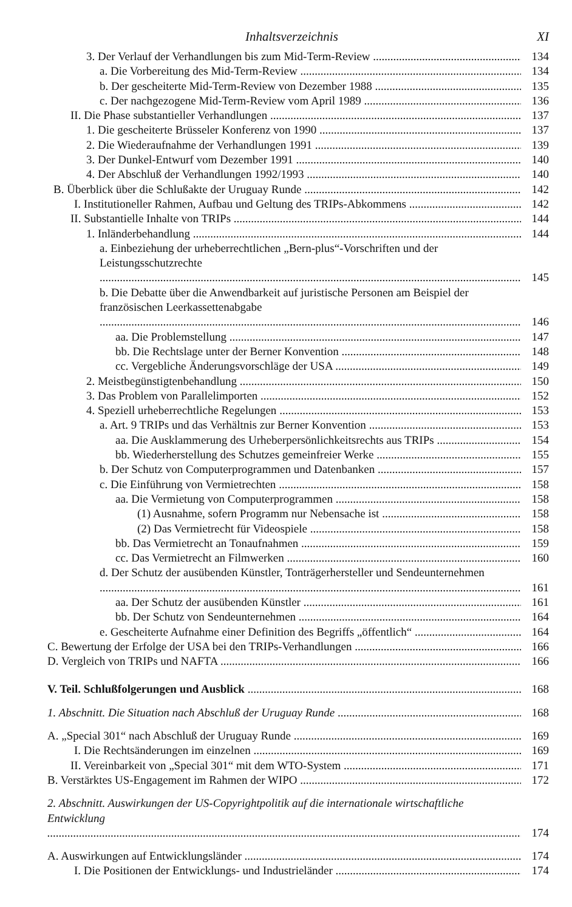Inhaltsverzeichnis XI
3. Der Verlauf der Verhandlungen bis zum Mid-Term-Review 134
a. Die Vorbereitung des Mid-Term-Review 134
b. Der gescheiterte Mid-Term-Review von Dezember 1988 135
c. Der nachgezogene Mid-Term-Review vom April 1989 136
II. Die Phase substantieller Verhandlungen 137
1. Die gescheiterte Brüsseler Konferenz von 1990 137
2. Die Wiederaufnahme der Verhandlungen 1991 139
3. Der Dunkel-Entwurf vom Dezember 1991 140
4. Der Abschluß der Verhandlungen 1992/1993 140
B. Überblick über die Schlußakte der Uruguay Runde 142
I. Institutioneller Rahmen, Aufbau und Geltung des TRIPs-Abkommens 142
II. Substantielle Inhalte von TRIPs 144
1. Inländerbehandlung 144
a. Einbeziehung der urheberrechtlichen „Bern-plus“-Vorschriften und der Leistungsschutzrechte
145
b. Die Debatte über die Anwendbarkeit auf juristische Personen am Beispiel der französischen Leerkassettenabgabe
146
aa. Die Problemstellung 147
bb. Die Rechtslage unter der Berner Konvention 148
cc. Vergebliche Änderungsvorschläge der USA 149
2. Meistbegünstigtenbehandlung 150
3. Das Problem von Parallelimporten 152
4. Speziell urheberrechtliche Regelungen 153
a. Art. 9 TRIPs und das Verhältnis zur Berner Konvention 153
aa. Die Ausklammerung des Urheberpersönlichkeitsrechts aus TRIPs 154
bb. Wiederherstellung des Schutzes gemeinfreier Werke 155
b. Der Schutz von Computerprogrammen und Datenbanken 157
c. Die Einführung von Vermietrechten 158
aa. Die Vermietung von Computerprogrammen 158
(1) Ausnahme, sofern Programm nur Nebensache ist 158
(2) Das Vermietrecht für Videospiele 158
bb. Das Vermietrecht an Tonaufnahmen 159
cc. Das Vermietrecht an Filmwerken 160
d. Der Schutz der ausübenden Künstler, Tonträgerhersteller und Sendeunternehmen
161
aa. Der Schutz der ausübenden Künstler 161
bb. Der Schutz von Sendeunternehmen 164
e. Gescheiterte Aufnahme einer Definition des Begriffs „öffentlich“ 164
C. Bewertung der Erfolge der USA bei den TRIPs-Verhandlungen 166
D. Vergleich von TRIPs und NAFTA 166
V. Teil. Schlußfolgerungen und Ausblick 168
1. Abschnitt. Die Situation nach Abschluß der Uruguay Runde 168
A. „Special 301“ nach Abschluß der Uruguay Runde 169
I. Die Rechtsänderungen im einzelnen 169
II. Vereinbarkeit von „Special 301“ mit dem WTO-System 171
B. Verstärktes US-Engagement im Rahmen der WIPO 172
2. Abschnitt. Auswirkungen der US-Copyrightpolitik auf die internationale wirtschaftliche Entwicklung
174
A. Auswirkungen auf Entwicklungsländer 174
I. Die Positionen der Entwicklungs- und Industrieländer 174